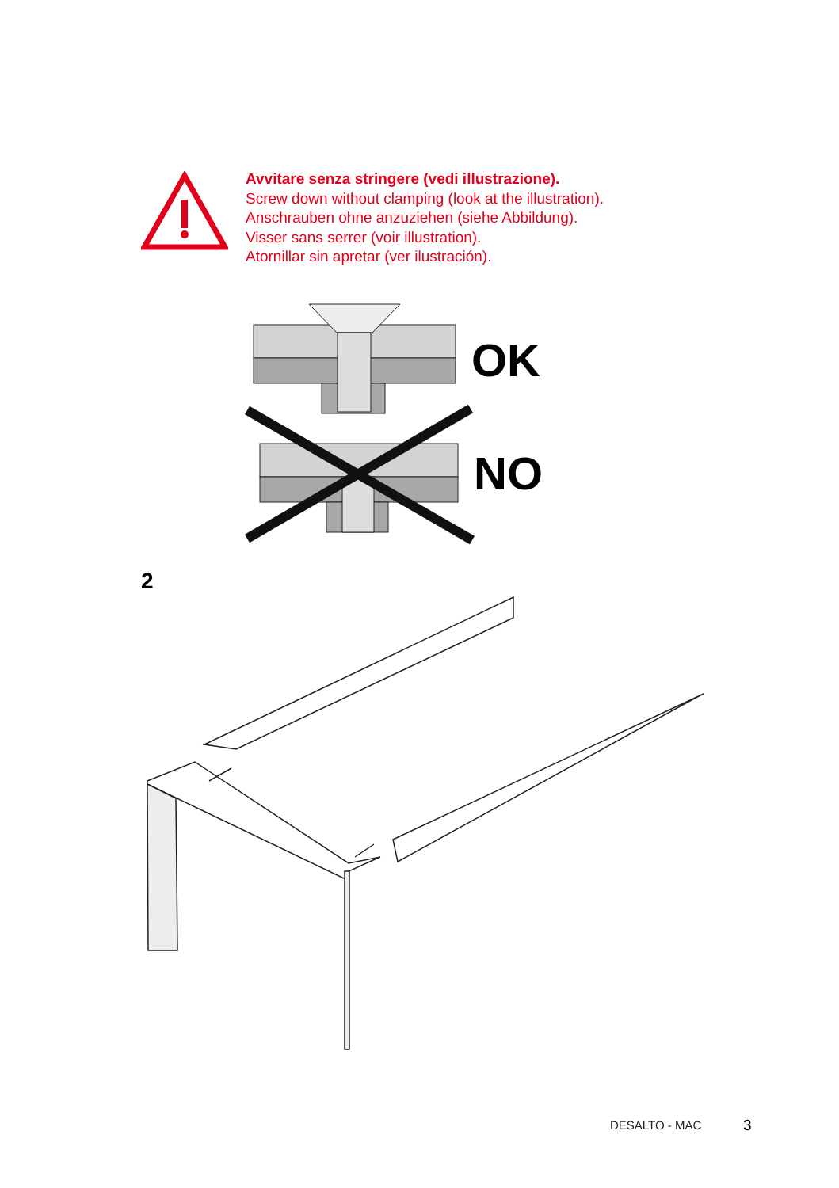Avvitare senza stringere (vedi illustrazione).
Screw down without clamping (look at the illustration).
Anschrauben ohne anzuziehen (siehe Abbildung).
Visser sans serrer (voir illustration).
Atornillar sin apretar (ver ilustración).
OK
NO
2
DESALTO - MAC 3